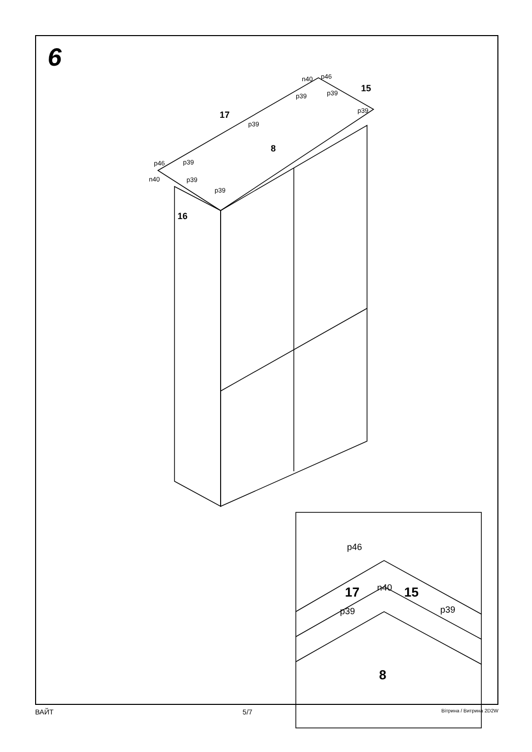6
n40
p46
p39
p39
p39
p39
p46
p39
n40
p39
p39
17
15
8
16
p46
n40
p39
p39
17
15
8
ВАЙТ 5/7 Вітрина / Витрина 2D2W